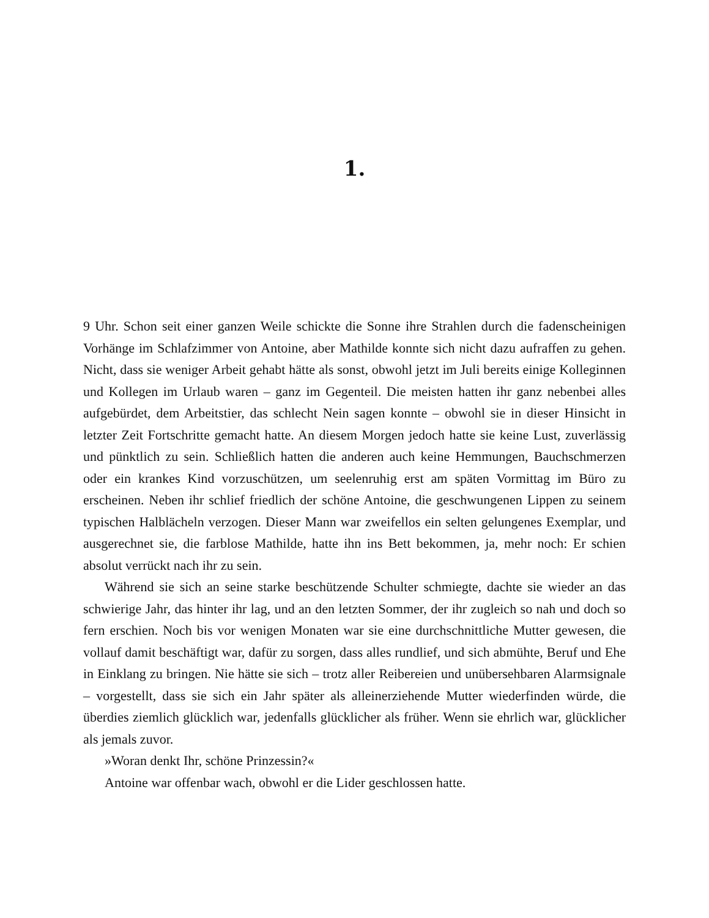1.
9 Uhr. Schon seit einer ganzen Weile schickte die Sonne ihre Strahlen durch die fadenscheinigen Vorhänge im Schlafzimmer von Antoine, aber Mathilde konnte sich nicht dazu aufraffen zu gehen. Nicht, dass sie weniger Arbeit gehabt hätte als sonst, obwohl jetzt im Juli bereits einige Kolleginnen und Kollegen im Urlaub waren – ganz im Gegenteil. Die meisten hatten ihr ganz nebenbei alles aufgebürdet, dem Arbeitstier, das schlecht Nein sagen konnte – obwohl sie in dieser Hinsicht in letzter Zeit Fortschritte gemacht hatte. An diesem Morgen jedoch hatte sie keine Lust, zuverlässig und pünktlich zu sein. Schließlich hatten die anderen auch keine Hemmungen, Bauchschmerzen oder ein krankes Kind vorzuschützen, um seelenruhig erst am späten Vormittag im Büro zu erscheinen. Neben ihr schlief friedlich der schöne Antoine, die geschwungenen Lippen zu seinem typischen Halblächeln verzogen. Dieser Mann war zweifellos ein selten gelungenes Exemplar, und ausgerechnet sie, die farblose Mathilde, hatte ihn ins Bett bekommen, ja, mehr noch: Er schien absolut verrückt nach ihr zu sein.
Während sie sich an seine starke beschützende Schulter schmiegte, dachte sie wieder an das schwierige Jahr, das hinter ihr lag, und an den letzten Sommer, der ihr zugleich so nah und doch so fern erschien. Noch bis vor wenigen Monaten war sie eine durchschnittliche Mutter gewesen, die vollauf damit beschäftigt war, dafür zu sorgen, dass alles rundlief, und sich abmühte, Beruf und Ehe in Einklang zu bringen. Nie hätte sie sich – trotz aller Reibereien und unübersehbaren Alarmsignale – vorgestellt, dass sie sich ein Jahr später als alleinerziehende Mutter wiederfinden würde, die überdies ziemlich glücklich war, jedenfalls glücklicher als früher. Wenn sie ehrlich war, glücklicher als jemals zuvor.
»Woran denkt Ihr, schöne Prinzessin?«
Antoine war offenbar wach, obwohl er die Lider geschlossen hatte.